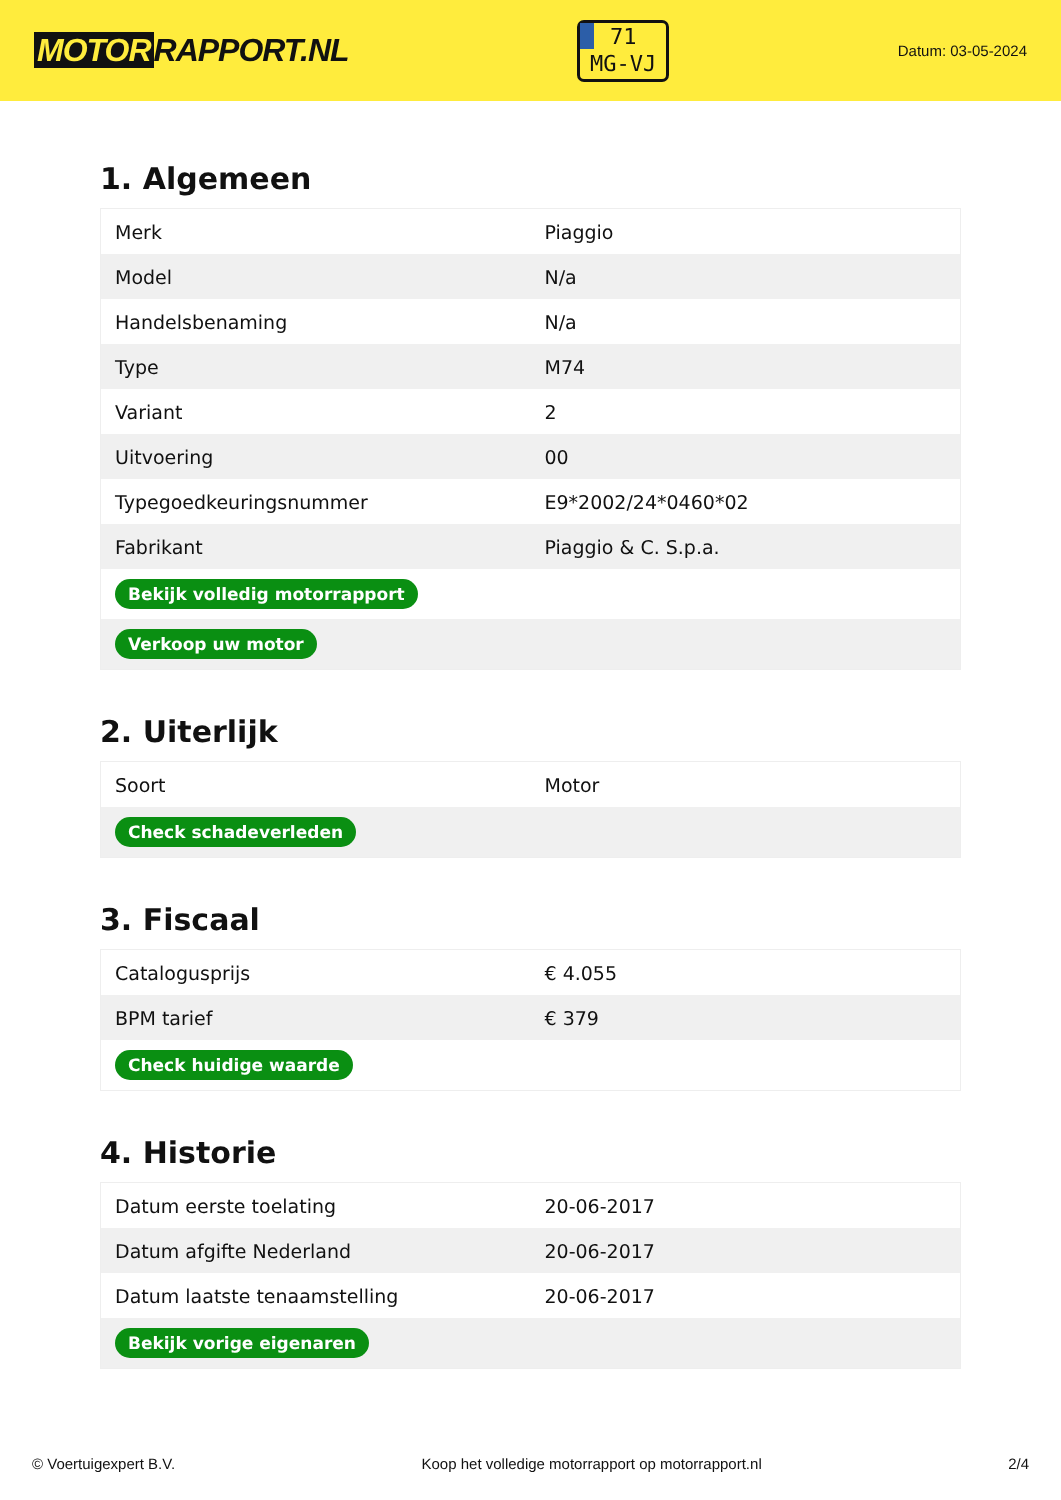MOTOR RAPPORT.NL
71
MG-VJ
Datum: 03-05-2024
1. Algemeen
| Merk | Piaggio |
| Model | N/a |
| Handelsbenaming | N/a |
| Type | M74 |
| Variant | 2 |
| Uitvoering | 00 |
| Typegoedkeuringsnummer | E9*2002/24*0460*02 |
| Fabrikant | Piaggio & C. S.p.a. |
| Bekijk volledig motorrapport | |
| Verkoop uw motor | |
2. Uiterlijk
| Soort | Motor |
| Check schadeverleden | |
3. Fiscaal
| Catalogusprijs | € 4.055 |
| BPM tarief | € 379 |
| Check huidige waarde | |
4. Historie
| Datum eerste toelating | 20-06-2017 |
| Datum afgifte Nederland | 20-06-2017 |
| Datum laatste tenaamstelling | 20-06-2017 |
| Bekijk vorige eigenaren | |
© Voertuigexpert B.V. Koop het volledige motorrapport op motorrapport.nl 2/4